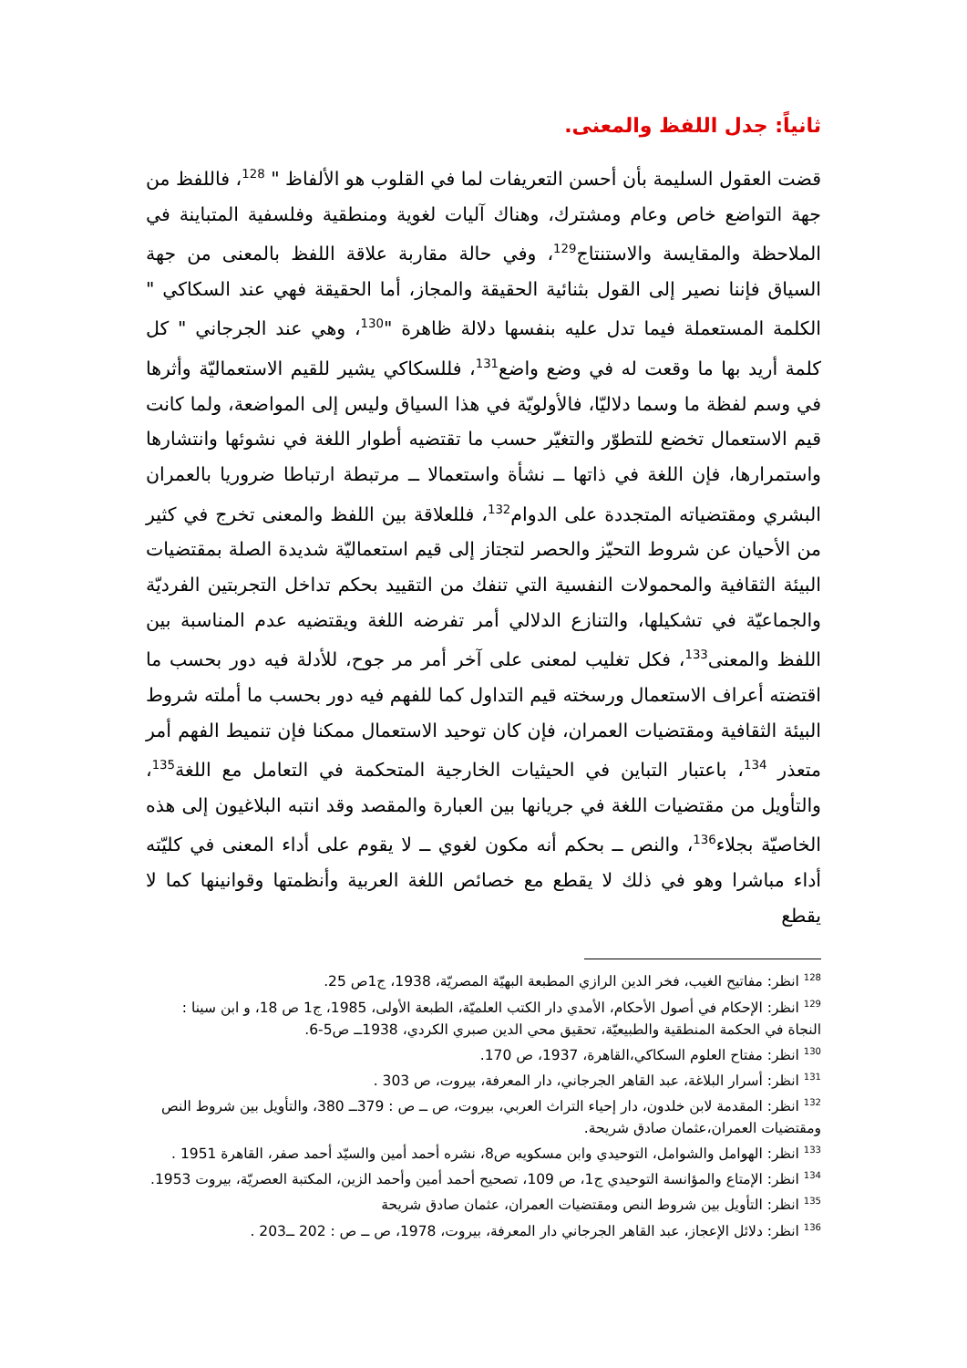ثانياً: جدل اللفظ والمعنى.
قضت العقول السليمة بأن أحسن التعريفات لما في القلوب هو الألفاظ " <sup>128</sup>، فاللفظ من جهة التواضع خاص وعام ومشترك، وهناك آليات لغوية ومنطقية وفلسفية المتباينة في الملاحظة والمقايسة والاستنتاج<sup>129</sup>، وفي حالة مقاربة علاقة اللفظ بالمعنى من جهة السياق فإننا نصير إلى القول بثنائية الحقيقة والمجاز، أما الحقيقة فهي عند السكاكي " الكلمة المستعملة فيما تدل عليه بنفسها دلالة ظاهرة "<sup>130</sup>، وهي عند الجرجاني " كل كلمة أريد بها ما وقعت له في وضع واضع<sup>131</sup>، فللسكاكي يشير للقيم الاستعماليّة وأثرها في وسم لفظة ما وسما دلاليّا، فالأولويّة في هذا السياق وليس إلى المواضعة، ولما كانت قيم الاستعمال تخضع للتطوّر والتغيّر حسب ما تقتضيه أطوار اللغة في نشوئها وانتشارها واستمرارها، فإن اللغة في ذاتها ــ نشأة واستعمالا ــ مرتبطة ارتباطا ضروريا بالعمران البشري ومقتضياته المتجددة على الدوام<sup>132</sup>، فللعلاقة بين اللفظ والمعنى تخرج في كثير من الأحيان عن شروط التحيّز والحصر لتجتاز إلى قيم استعماليّة شديدة الصلة بمقتضيات البيئة الثقافية والمحمولات النفسية التي تنفك من التقييد بحكم تداخل التجربتين الفرديّة والجماعيّة في تشكيلها، والتنازع الدلالي أمر تفرضه اللغة ويقتضيه عدم المناسبة بين اللفظ والمعنى<sup>133</sup>، فكل تغليب لمعنى على آخر أمر مر جوح، للأدلة فيه دور بحسب ما اقتضته أعراف الاستعمال ورسخته قيم التداول كما للفهم فيه دور بحسب ما أملته شروط البيئة الثقافية ومقتضيات العمران، فإن كان توحيد الاستعمال ممكنا فإن تنميط الفهم أمر متعذر <sup>134</sup>، باعتبار التباين في الحيثيات الخارجية المتحكمة في التعامل مع اللغة<sup>135</sup>، والتأويل من مقتضيات اللغة في جريانها بين العبارة والمقصد وقد انتبه البلاغيون إلى هذه الخاصيّة بجلاء<sup>136</sup>، والنص ــ بحكم أنه مكون لغوي ــ لا يقوم على أداء المعنى في كليّته أداء مباشرا وهو في ذلك لا يقطع مع خصائص اللغة العربية وأنظمتها وقوانينها كما لا يقطع
<sup>128</sup> انظر: مفاتيح الغيب، فخر الدين الرازي المطبعة البهيّة المصريّة، 1938، ج1ص 25.
<sup>129</sup> انظر: الإحكام في أصول الأحكام، الأمدي دار الكتب العلميّة، الطبعة الأولى، 1985، ج1 ص 18، و ابن سينا : النجاة في الحكمة المنطقية والطبيعيّة، تحقيق محي الدين صبري الكردي، 1938ــ ص5-6.
<sup>130</sup> انظر: مفتاح العلوم السكاكي،القاهرة، 1937، ص 170.
<sup>131</sup> انظر: أسرار البلاغة، عبد القاهر الجرجاني، دار المعرفة، بيروت، ص 303 .
<sup>132</sup> انظر: المقدمة لابن خلدون، دار إحياء التراث العربي، بيروت، ص ــ ص : 379ــ 380، والتأويل بين شروط النص ومقتضيات العمران،عثمان صادق شريحة.
<sup>133</sup> انظر: الهوامل والشوامل، التوحيدي وابن مسكويه ص8، نشره أحمد أمين والسيّد أحمد صفر، القاهرة 1951 .
<sup>134</sup> انظر: الإمتاع والمؤانسة التوحيدي ج1، ص 109، تصحيح أحمد أمين وأحمد الزين، المكتبة العصريّة، بيروت 1953.
<sup>135</sup> انظر: التأويل بين شروط النص ومقتضيات العمران، عثمان صادق شريحة
<sup>136</sup> انظر: دلائل الإعجاز، عبد القاهر الجرجاني دار المعرفة، بيروت، 1978، ص ــ ص : 202 ــ203 .